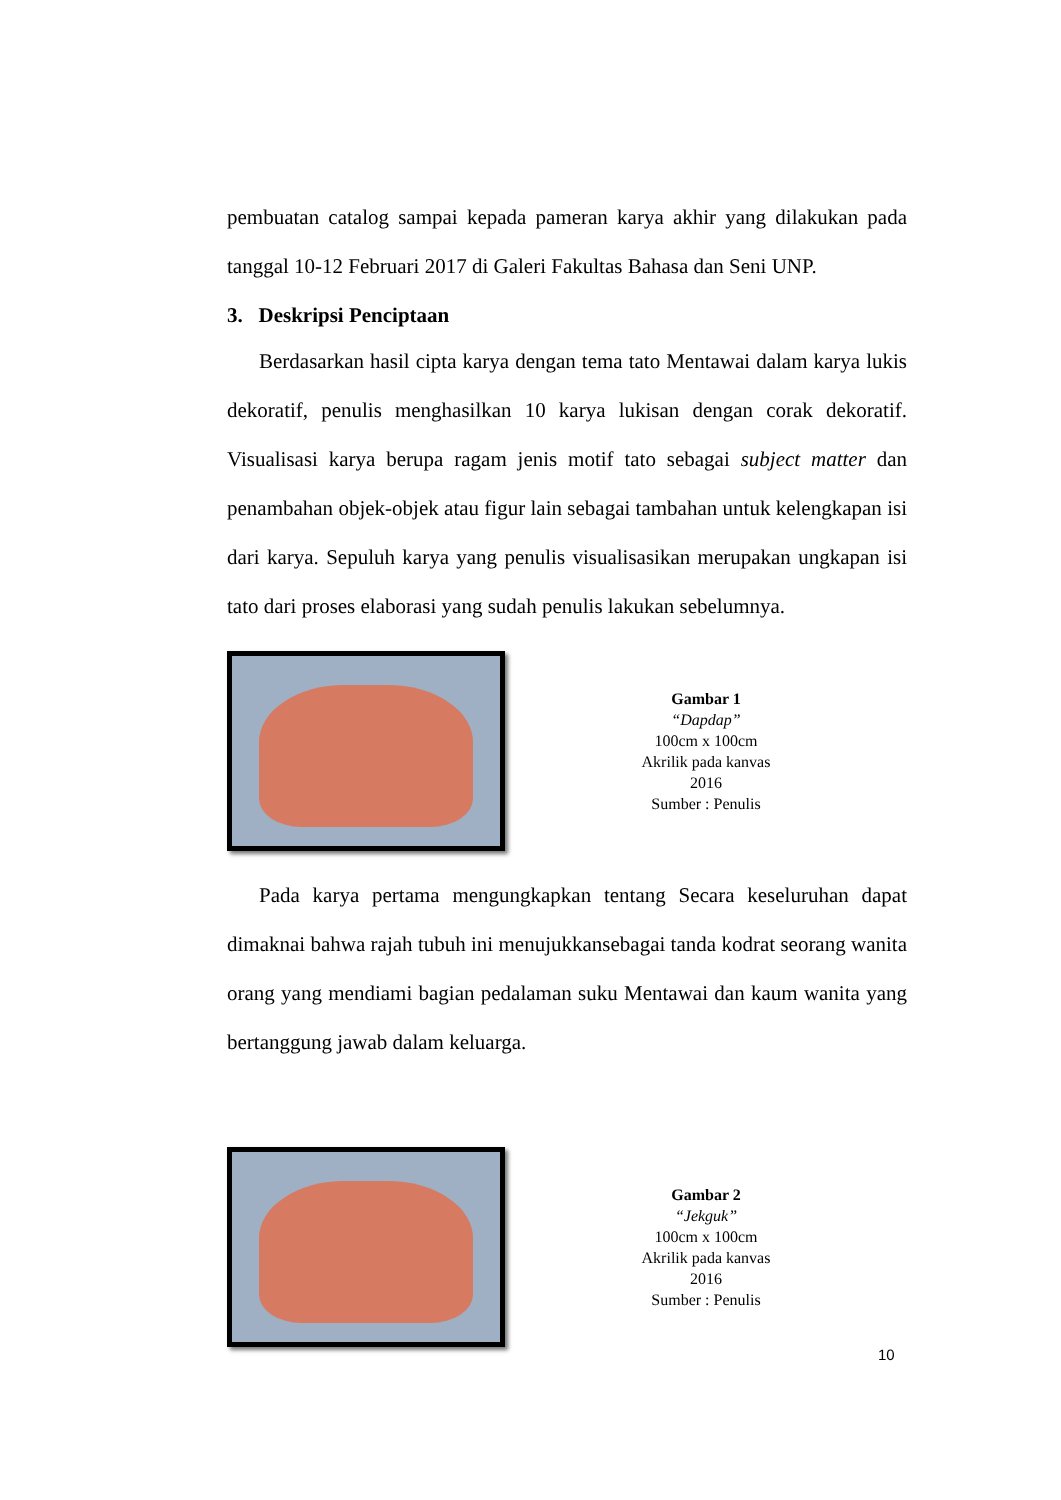pembuatan catalog sampai kepada pameran karya akhir yang dilakukan pada tanggal 10-12 Februari 2017 di Galeri Fakultas Bahasa dan Seni UNP.
3. Deskripsi Penciptaan
Berdasarkan hasil cipta karya dengan tema tato Mentawai dalam karya lukis dekoratif, penulis menghasilkan 10 karya lukisan dengan corak dekoratif. Visualisasi karya berupa ragam jenis motif tato sebagai subject matter dan penambahan objek-objek atau figur lain sebagai tambahan untuk kelengkapan isi dari karya. Sepuluh karya yang penulis visualisasikan merupakan ungkapan isi tato dari proses elaborasi yang sudah penulis lakukan sebelumnya.
Gambar 1
“Dapdap”
100cm x 100cm
Akrilik pada kanvas
2016
Sumber : Penulis
Pada karya pertama mengungkapkan tentang Secara keseluruhan dapat dimaknai bahwa rajah tubuh ini menujukkansebagai tanda kodrat seorang wanita orang yang mendiami bagian pedalaman suku Mentawai dan kaum wanita yang bertanggung jawab dalam keluarga.
Gambar 2
“Jekguk”
100cm x 100cm
Akrilik pada kanvas
2016
Sumber : Penulis
10